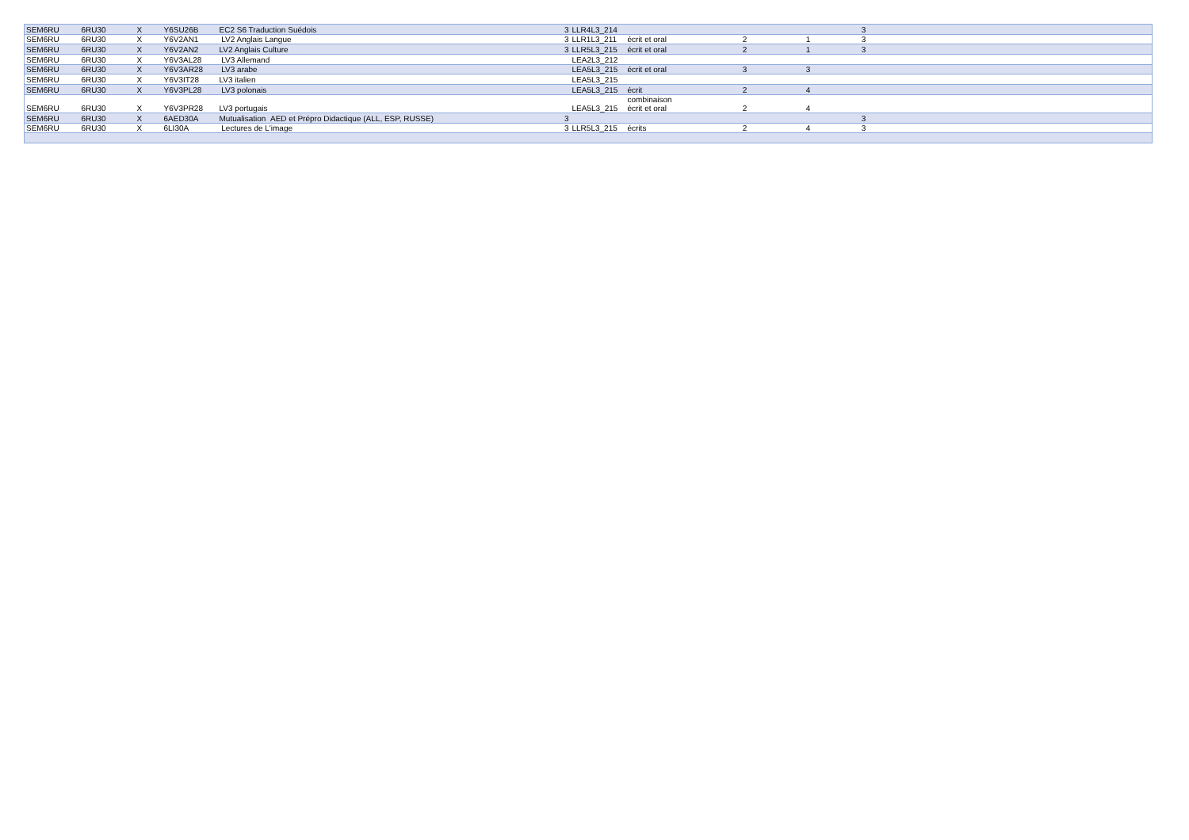| SEM6RU | 6RU30 | X | Y6SU26B | EC2 S6 Traduction Suédois | 3 | LLR4L3_214 | | | | 3 | |
| SEM6RU | 6RU30 | X | Y6V2AN1 | LV2 Anglais Langue | 3 | LLR1L3_211 | écrit et oral | 2 | 1 | 3 | |
| SEM6RU | 6RU30 | X | Y6V2AN2 | LV2 Anglais Culture | 3 | LLR5L3_215 | écrit et oral | 2 | 1 | 3 | |
| SEM6RU | 6RU30 | X | Y6V3AL28 | LV3 Allemand | | LEA2L3_212 | | | | | |
| SEM6RU | 6RU30 | X | Y6V3AR28 | LV3 arabe | | LEA5L3_215 | écrit et oral | 3 | 3 | | |
| SEM6RU | 6RU30 | X | Y6V3IT28 | LV3 italien | | LEA5L3_215 | | | | | |
| SEM6RU | 6RU30 | X | Y6V3PL28 | LV3 polonais | | LEA5L3_215 | écrit | 2 | 4 | | |
| SEM6RU | 6RU30 | X | Y6V3PR28 | LV3 portugais | | LEA5L3_215 | combinaison écrit et oral | 2 | 4 | | |
| SEM6RU | 6RU30 | X | 6AED30A | Mutualisation AED et Prépro Didactique (ALL, ESP, RUSSE) | 3 | | | | | 3 | |
| SEM6RU | 6RU30 | X | 6LI30A | Lectures de L'image | 3 | LLR5L3_215 | écrits | 2 | 4 | 3 | |